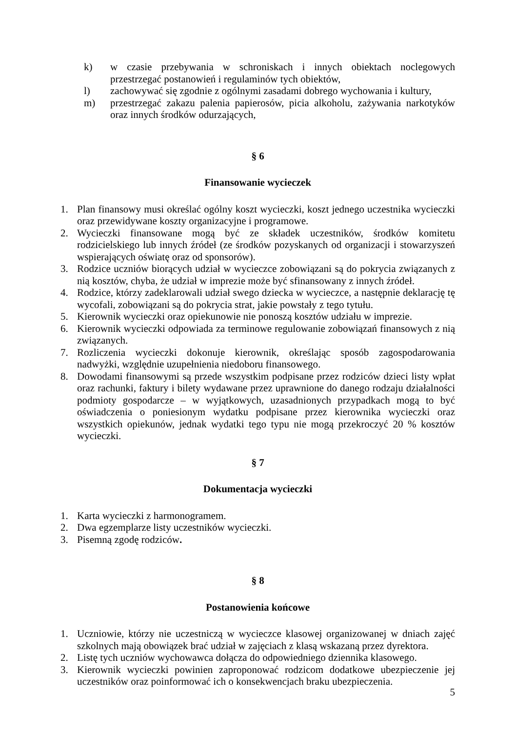k) w czasie przebywania w schroniskach i innych obiektach noclegowych przestrzegać postanowień i regulaminów tych obiektów,
l) zachowywać się zgodnie z ogólnymi zasadami dobrego wychowania i kultury,
m) przestrzegać zakazu palenia papierosów, picia alkoholu, zażywania narkotyków oraz innych środków odurzających,
§ 6
Finansowanie wycieczek
1. Plan finansowy musi określać ogólny koszt wycieczki, koszt jednego uczestnika wycieczki oraz przewidywane koszty organizacyjne i programowe.
2. Wycieczki finansowane mogą być ze składek uczestników, środków komitetu rodzicielskiego lub innych źródeł (ze środków pozyskanych od organizacji i stowarzyszeń wspierających oświatę oraz od sponsorów).
3. Rodzice uczniów biorących udział w wycieczce zobowiązani są do pokrycia związanych z nią kosztów, chyba, że udział w imprezie może być sfinansowany z innych źródeł.
4. Rodzice, którzy zadeklarowali udział swego dziecka w wycieczce, a następnie deklarację tę wycofali, zobowiązani są do pokrycia strat, jakie powstały z tego tytułu.
5. Kierownik wycieczki oraz opiekunowie nie ponoszą kosztów udziału w imprezie.
6. Kierownik wycieczki odpowiada za terminowe regulowanie zobowiązań finansowych z nią związanych.
7. Rozliczenia wycieczki dokonuje kierownik, określając sposób zagospodarowania nadwyżki, względnie uzupełnienia niedoboru finansowego.
8. Dowodami finansowymi są przede wszystkim podpisane przez rodziców dzieci listy wpłat oraz rachunki, faktury i bilety wydawane przez uprawnione do danego rodzaju działalności podmioty gospodarcze – w wyjątkowych, uzasadnionych przypadkach mogą to być oświadczenia o poniesionym wydatku podpisane przez kierownika wycieczki oraz wszystkich opiekunów, jednak wydatki tego typu nie mogą przekroczyć 20 % kosztów wycieczki.
§ 7
Dokumentacja wycieczki
1. Karta wycieczki z harmonogramem.
2. Dwa egzemplarze listy uczestników wycieczki.
3. Pisemną zgodę rodziców.
§ 8
Postanowienia końcowe
1. Uczniowie, którzy nie uczestniczą w wycieczce klasowej organizowanej w dniach zajęć szkolnych mają obowiązek brać udział w zajęciach z klasą wskazaną przez dyrektora.
2. Listę tych uczniów wychowawca dołącza do odpowiedniego dziennika klasowego.
3. Kierownik wycieczki powinien zaproponować rodzicom dodatkowe ubezpieczenie jej uczestników oraz poinformować ich o konsekwencjach braku ubezpieczenia.
5